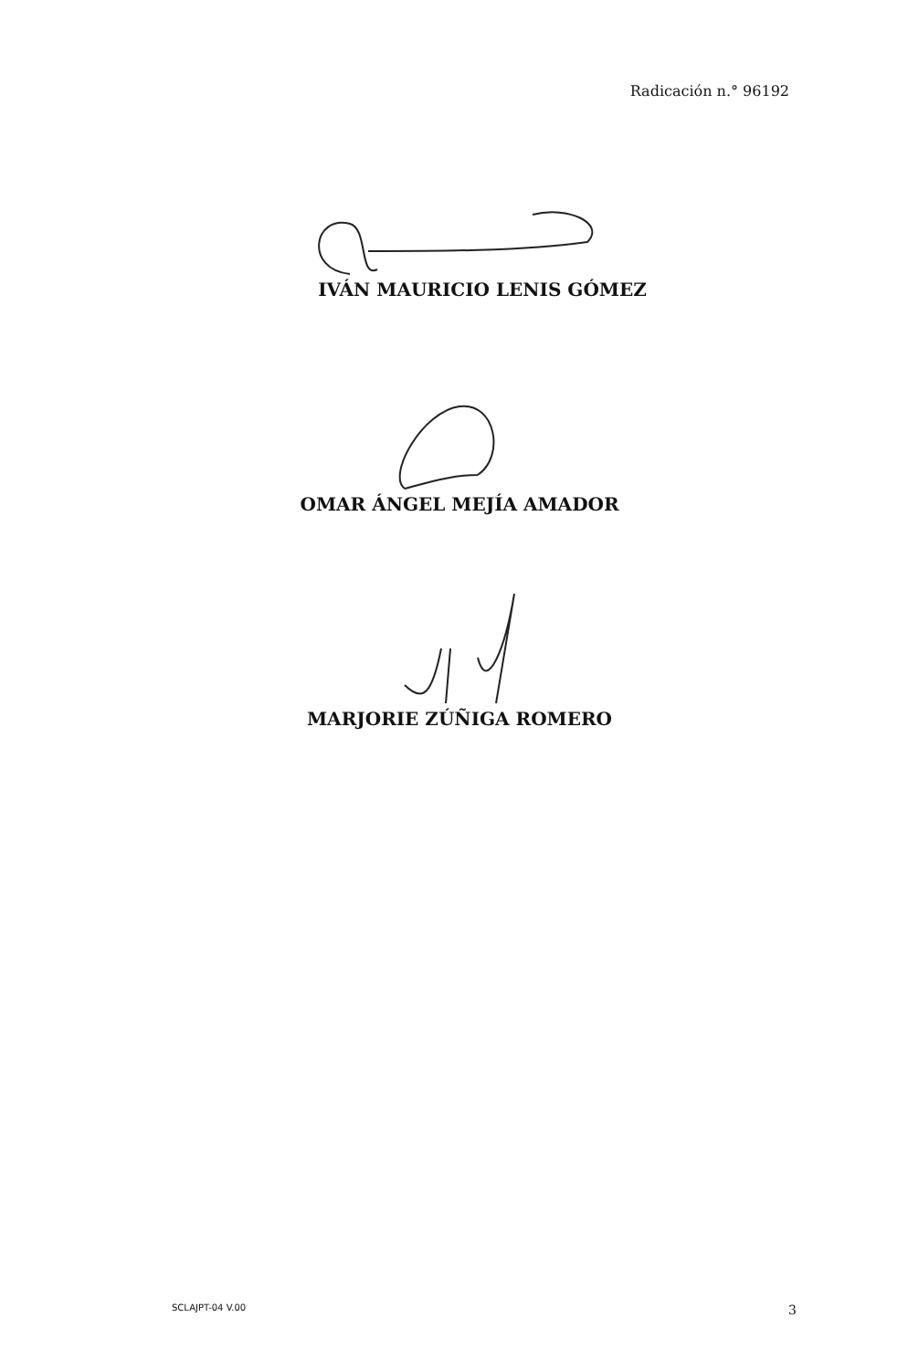Radicación n.° 96192
IVÁN MAURICIO LENIS GÓMEZ
OMAR ÁNGEL MEJÍA AMADOR
MARJORIE ZÚÑIGA ROMERO
SCLAJPT-04 V.00 3